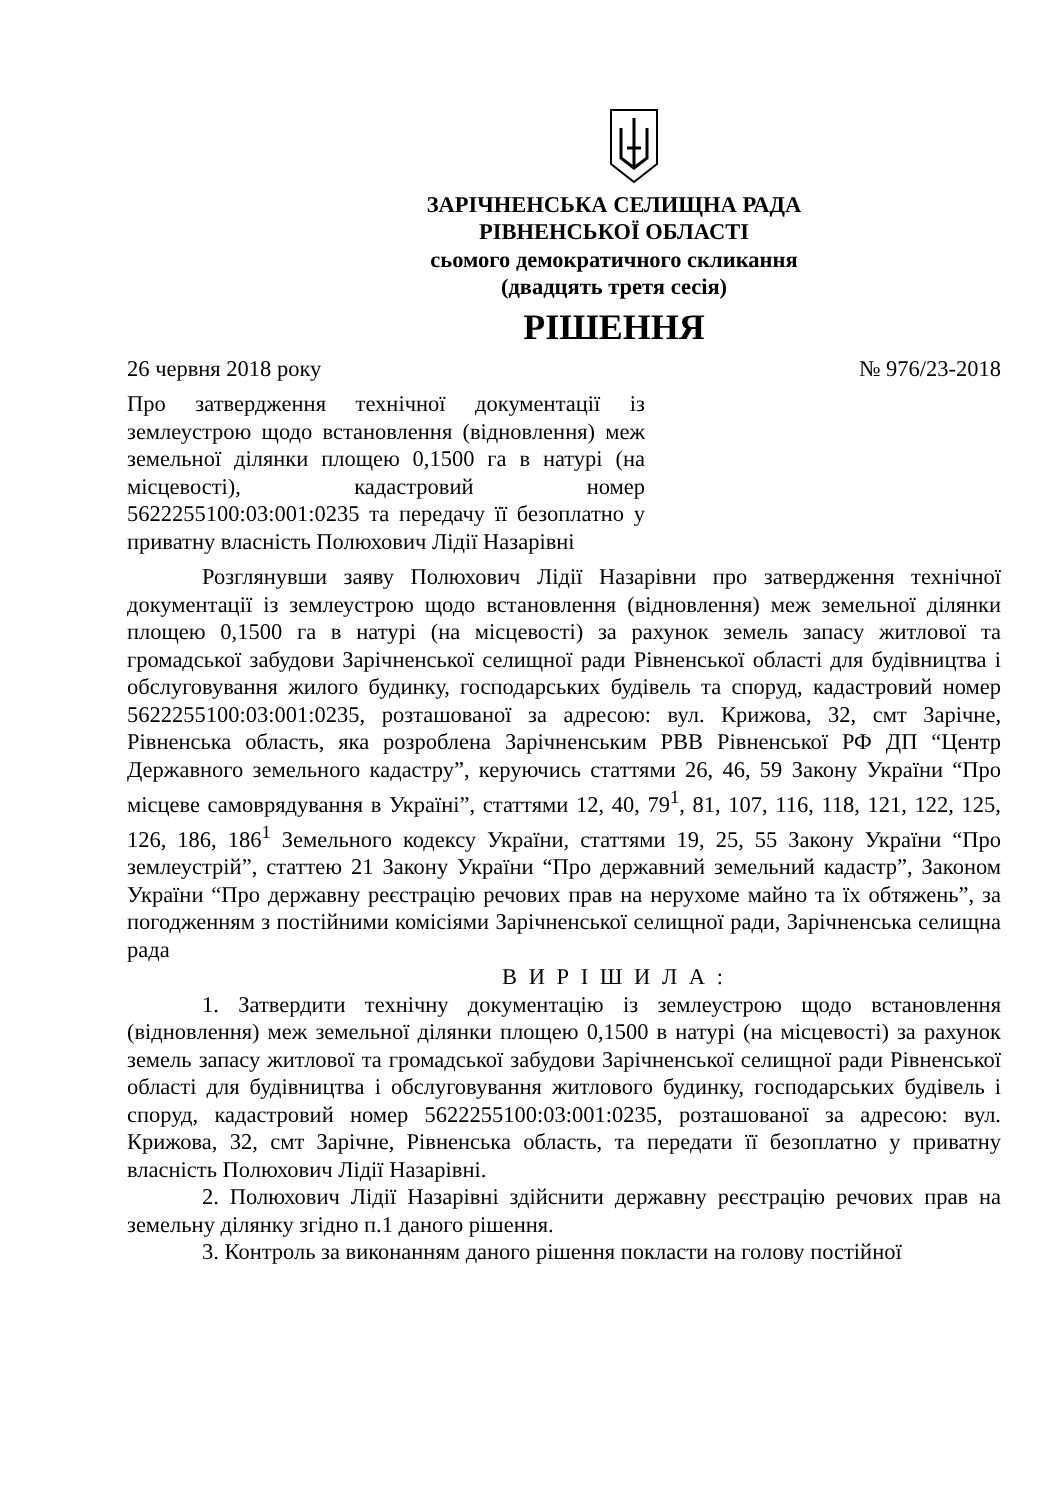ЗАРІЧНЕНСЬКА СЕЛИЩНА РАДА
РІВНЕНСЬКОЇ ОБЛАСТІ
сьомого демократичного скликання
(двадцять третя сесія)
РІШЕННЯ
26 червня 2018 року № 976/23-2018
Про затвердження технічної документації із землеустрою щодо встановлення (відновлення) меж земельної ділянки площею 0,1500 га в натурі (на місцевості), кадастровий номер 5622255100:03:001:0235 та передачу її безоплатно у приватну власність Полюхович Лідії Назарівні
Розглянувши заяву Полюхович Лідії Назарівни про затвердження технічної документації із землеустрою щодо встановлення (відновлення) меж земельної ділянки площею 0,1500 га в натурі (на місцевості) за рахунок земель запасу житлової та громадської забудови Зарічненської селищної ради Рівненської області для будівництва і обслуговування жилого будинку, господарських будівель та споруд, кадастровий номер 5622255100:03:001:0235, розташованої за адресою: вул. Крижова, 32, смт Зарічне, Рівненська область, яка розроблена Зарічненським РВВ Рівненської РФ ДП “Центр Державного земельного кадастру”, керуючись статтями 26, 46, 59 Закону України “Про місцеве самоврядування в Україні”, статтями 12, 40, 79<sup>1</sup>, 81, 107, 116, 118, 121, 122, 125, 126, 186, 186<sup>1</sup> Земельного кодексу України, статтями 19, 25, 55 Закону України “Про землеустрій”, статтею 21 Закону України “Про державний земельний кадастр”, Законом України “Про державну реєстрацію речових прав на нерухоме майно та їх обтяжень”, за погодженням з постійними комісіями Зарічненської селищної ради, Зарічненська селищна рада
В И Р І Ш И Л А :
1. Затвердити технічну документацію із землеустрою щодо встановлення (відновлення) меж земельної ділянки площею 0,1500 в натурі (на місцевості) за рахунок земель запасу житлової та громадської забудови Зарічненської селищної ради Рівненської області для будівництва і обслуговування житлового будинку, господарських будівель і споруд, кадастровий номер 5622255100:03:001:0235, розташованої за адресою: вул. Крижова, 32, смт Зарічне, Рівненська область, та передати її безоплатно у приватну власність Полюхович Лідії Назарівні.
2. Полюхович Лідії Назарівні здійснити державну реєстрацію речових прав на земельну ділянку згідно п.1 даного рішення.
3. Контроль за виконанням даного рішення покласти на голову постійної